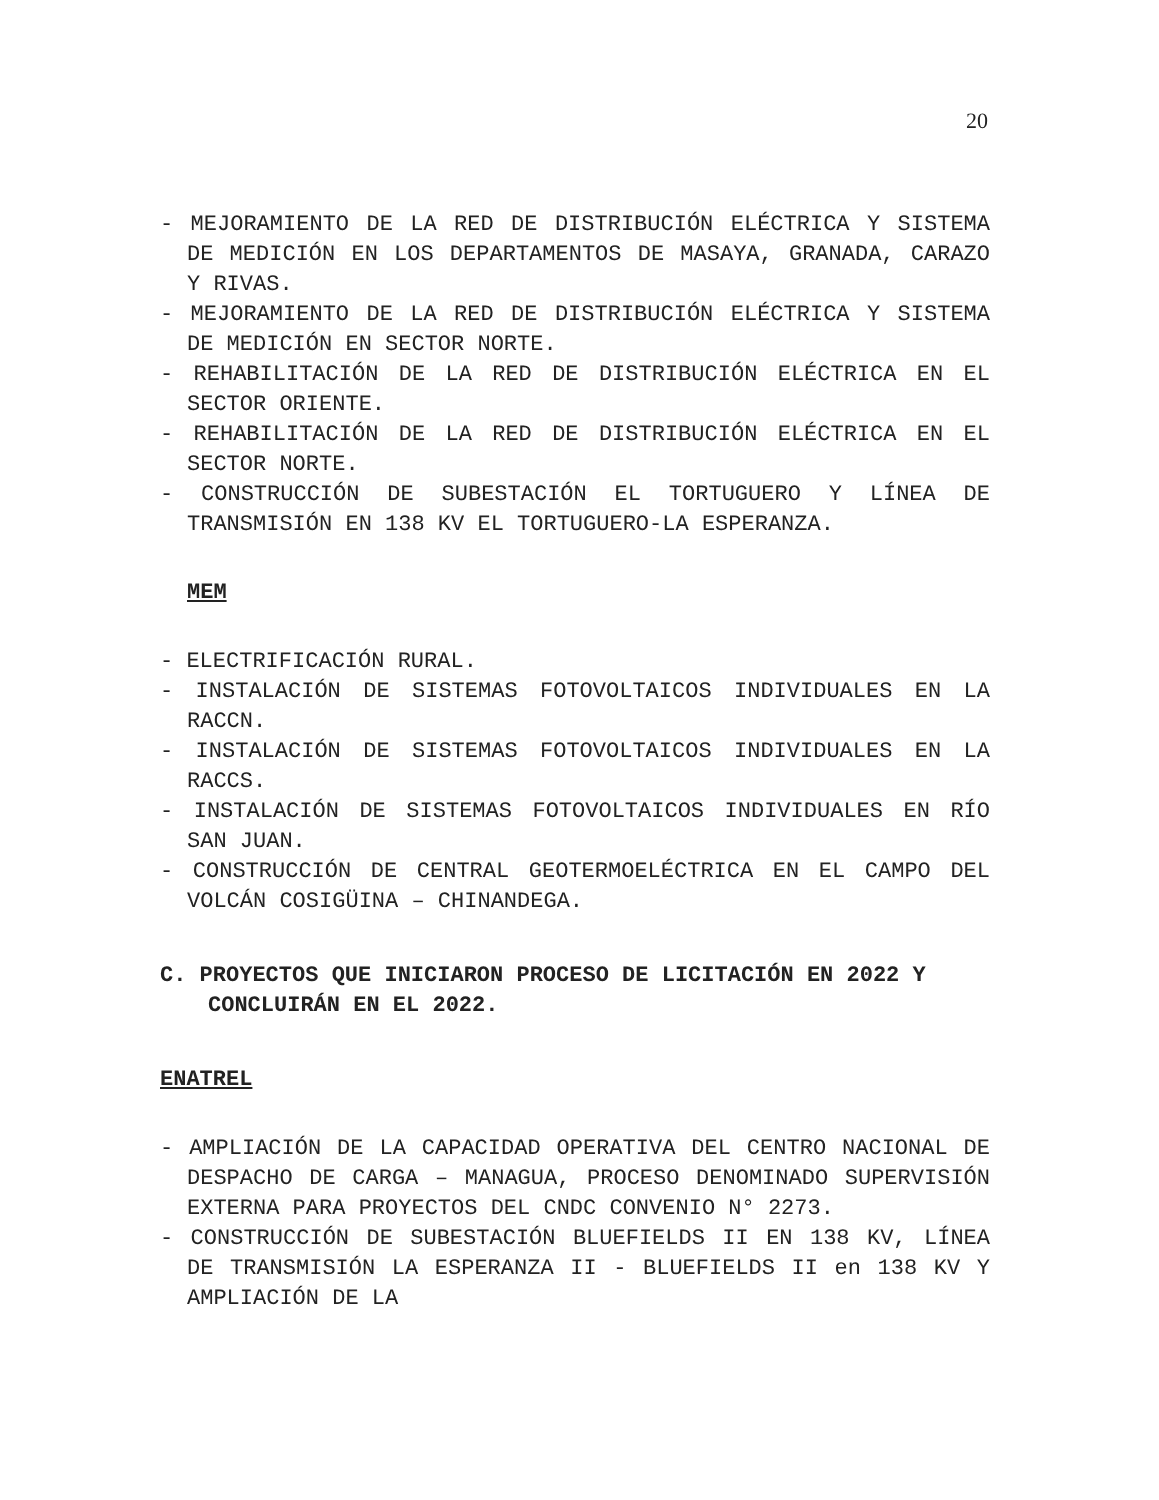20
- MEJORAMIENTO DE LA RED DE DISTRIBUCIÓN ELÉCTRICA Y SISTEMA DE MEDICIÓN EN LOS DEPARTAMENTOS DE MASAYA, GRANADA, CARAZO Y RIVAS.
- MEJORAMIENTO DE LA RED DE DISTRIBUCIÓN ELÉCTRICA Y SISTEMA DE MEDICIÓN EN SECTOR NORTE.
- REHABILITACIÓN DE LA RED DE DISTRIBUCIÓN ELÉCTRICA EN EL SECTOR ORIENTE.
- REHABILITACIÓN DE LA RED DE DISTRIBUCIÓN ELÉCTRICA EN EL SECTOR NORTE.
- CONSTRUCCIÓN DE SUBESTACIÓN EL TORTUGUERO Y LÍNEA DE TRANSMISIÓN EN 138 KV EL TORTUGUERO-LA ESPERANZA.
MEM
- ELECTRIFICACIÓN RURAL.
- INSTALACIÓN DE SISTEMAS FOTOVOLTAICOS INDIVIDUALES EN LA RACCN.
- INSTALACIÓN DE SISTEMAS FOTOVOLTAICOS INDIVIDUALES EN LA RACCS.
- INSTALACIÓN DE SISTEMAS FOTOVOLTAICOS INDIVIDUALES EN RÍO SAN JUAN.
- CONSTRUCCIÓN DE CENTRAL GEOTERMOELÉCTRICA EN EL CAMPO DEL VOLCÁN COSIGÜINA – CHINANDEGA.
C. PROYECTOS QUE INICIARON PROCESO DE LICITACIÓN EN 2022 Y CONCLUIRÁN EN EL 2022.
ENATREL
- AMPLIACIÓN DE LA CAPACIDAD OPERATIVA DEL CENTRO NACIONAL DE DESPACHO DE CARGA – MANAGUA, PROCESO DENOMINADO SUPERVISIÓN EXTERNA PARA PROYECTOS DEL CNDC CONVENIO N° 2273.
- CONSTRUCCIÓN DE SUBESTACIÓN BLUEFIELDS II EN 138 KV, LÍNEA DE TRANSMISIÓN LA ESPERANZA II - BLUEFIELDS II en 138 KV Y AMPLIACIÓN DE LA